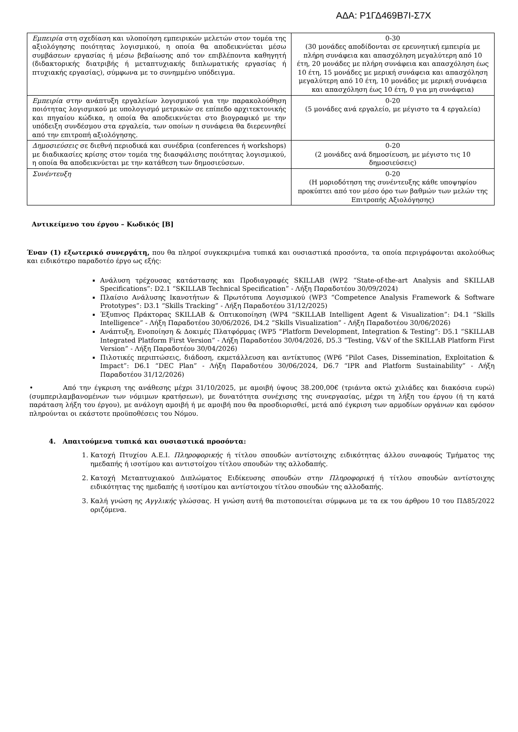ΑΔΑ: Ρ1ΓΔ469Β7Ι-Σ7Χ
| Εμπειρία στη σχεδίαση και υλοποίηση εμπειρικών μελετών στον τομέα της αξιολόγησης ποιότητας λογισμικού, η οποία θα αποδεικνύεται μέσω συμβάσεων εργασίας ή μέσω βεβαίωσης από τον επιβλέποντα καθηγητή (διδακτορικής διατριβής ή μεταπτυχιακής διπλωματικής εργασίας ή πτυχιακής εργασίας), σύμφωνα με το συνημμένο υπόδειγμα. | 0-30 (30 μονάδες αποδίδονται σε ερευνητική εμπειρία με πλήρη συνάφεια και απασχόληση μεγαλύτερη από 10 έτη, 20 μονάδες με πλήρη συνάφεια και απασχόληση έως 10 έτη, 15 μονάδες με μερική συνάφεια και απασχόληση μεγαλύτερη από 10 έτη, 10 μονάδες με μερική συνάφεια και απασχόληση έως 10 έτη, 0 για μη συνάφεια) |
| Εμπειρία στην ανάπτυξη εργαλείων λογισμικού για την παρακολούθηση ποιότητας λογισμικού με υπολογισμό μετρικών σε επίπεδο αρχιτεκτονικής και πηγαίου κώδικα, η οποία θα αποδεικνύεται στο βιογραφικό με την υπόδειξη συνδέσμου στα εργαλεία, των οποίων η συνάφεια θα διερευνηθεί από την επιτροπή αξιολόγησης. | 0-20 (5 μονάδες ανά εργαλείο, με μέγιστο τα 4 εργαλεία) |
| Δημοσιεύσεις σε διεθνή περιοδικά και συνέδρια (conferences ή workshops) με διαδικασίες κρίσης στον τομέα της διασφάλισης ποιότητας λογισμικού, η οποία θα αποδεικνύεται με την κατάθεση των δημοσιεύσεων. | 0-20 (2 μονάδες ανά δημοσίευση, με μέγιστο τις 10 δημοσιεύσεις) |
| Συνέντευξη | 0-20 (Η μοριοδότηση της συνέντευξης κάθε υποψηφίου προκύπτει από τον μέσο όρο των βαθμών των μελών της Επιτροπής Αξιολόγησης) |
Αντικείμενο του έργου – Κωδικός [Β]
Έναν (1) εξωτερικό συνεργάτη, που θα πληροί συγκεκριμένα τυπικά και ουσιαστικά προσόντα, τα οποία περιγράφονται ακολούθως και ειδικότερο παραδοτέο έργο ως εξής:
Ανάλυση τρέχουσας κατάστασης και Προδιαγραφές SKILLAB (WP2 “State-of-the-art Analysis and SKILLAB Specifications”: D2.1 “SKILLAB Technical Specification” - Λήξη Παραδοτέου 30/09/2024)
Πλαίσιο Ανάλυσης Ικανοτήτων & Πρωτότυπα Λογισμικού (WP3 “Competence Analysis Framework & Software Prototypes”: D3.1 “Skills Tracking” - Λήξη Παραδοτέου 31/12/2025)
Έξυπνος Πράκτορας SKILLAB & Οπτικοποίηση (WP4 “SKILLAB Intelligent Agent & Visualization”: D4.1 “Skills Intelligence” - Λήξη Παραδοτέου 30/06/2026, D4.2 “Skills Visualization” - Λήξη Παραδοτέου 30/06/2026)
Ανάπτυξη, Ενοποίηση & Δοκιμές Πλατφόρμας (WP5 “Platform Development, Integration & Testing”: D5.1 “SKILLAB Integrated Platform First Version” - Λήξη Παραδοτέου 30/04/2026, D5.3 “Testing, V&V of the SKILLAB Platform First Version” - Λήξη Παραδοτέου 30/04/2026)
Πιλοτικές περιπτώσεις, διάδοση, εκμετάλλευση και αντίκτυπος (WP6 “Pilot Cases, Dissemination, Exploitation & Impact”: D6.1 “DEC Plan” - Λήξη Παραδοτέου 30/06/2024, D6.7 “IPR and Platform Sustainability” - Λήξη Παραδοτέου 31/12/2026)
• Από την έγκριση της ανάθεσης μέχρι 31/10/2025, με αμοιβή ύψους 38.200,00€ (τριάντα οκτώ χιλιάδες και διακόσια ευρώ) (συμπεριλαμβανομένων των νόμιμων κρατήσεων), με δυνατότητα συνέχισης της συνεργασίας, μέχρι τη λήξη του έργου (ή τη κατά παράταση λήξη του έργου), με ανάλογη αμοιβή ή με αμοιβή που θα προσδιορισθεί, μετά από έγκριση των αρμοδίων οργάνων και εφόσον πληρούνται οι εκάστοτε προϋποθέσεις του Νόμου.
4. Απαιτούμενα τυπικά και ουσιαστικά προσόντα:
1. Κατοχή Πτυχίου Α.Ε.Ι. Πληροφορικής ή τίτλου σπουδών αντίστοιχης ειδικότητας άλλου συναφούς Τμήματος της ημεδαπής ή ισοτίμου και αντιστοίχου τίτλου σπουδών της αλλοδαπής.
2. Κατοχή Μεταπτυχιακού Διπλώματος Ειδίκευσης σπουδών στην Πληροφορική ή τίτλου σπουδών αντίστοιχης ειδικότητας της ημεδαπής ή ισοτίμου και αντίστοιχου τίτλου σπουδών της αλλοδαπής.
3. Καλή γνώση ης Αγγλικής γλώσσας. Η γνώση αυτή θα πιστοποιείται σύμφωνα με τα εκ του άρθρου 10 του ΠΔ85/2022 οριζόμενα.